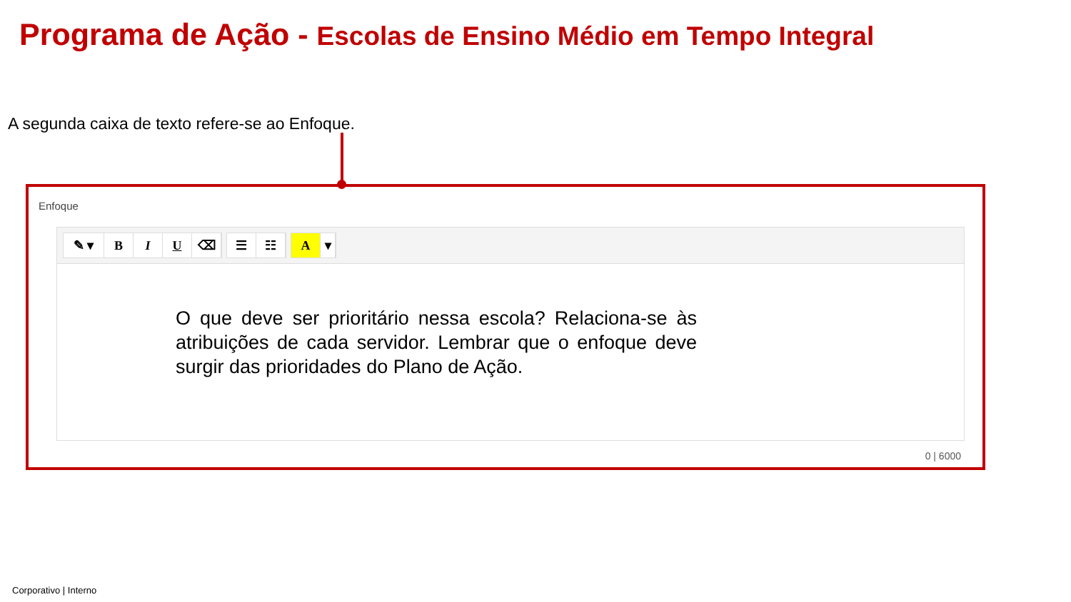Programa de Ação - Escolas de Ensino Médio em Tempo Integral
A segunda caixa de texto refere-se ao Enfoque.
0 | 6000
Enfoque
✎ ▾ B I U ⌫
☰ ☷
A ▾
O que deve ser prioritário nessa escola? Relaciona-se às atribuições de cada servidor. Lembrar que o enfoque deve surgir das prioridades do Plano de Ação.
Corporativo | Interno